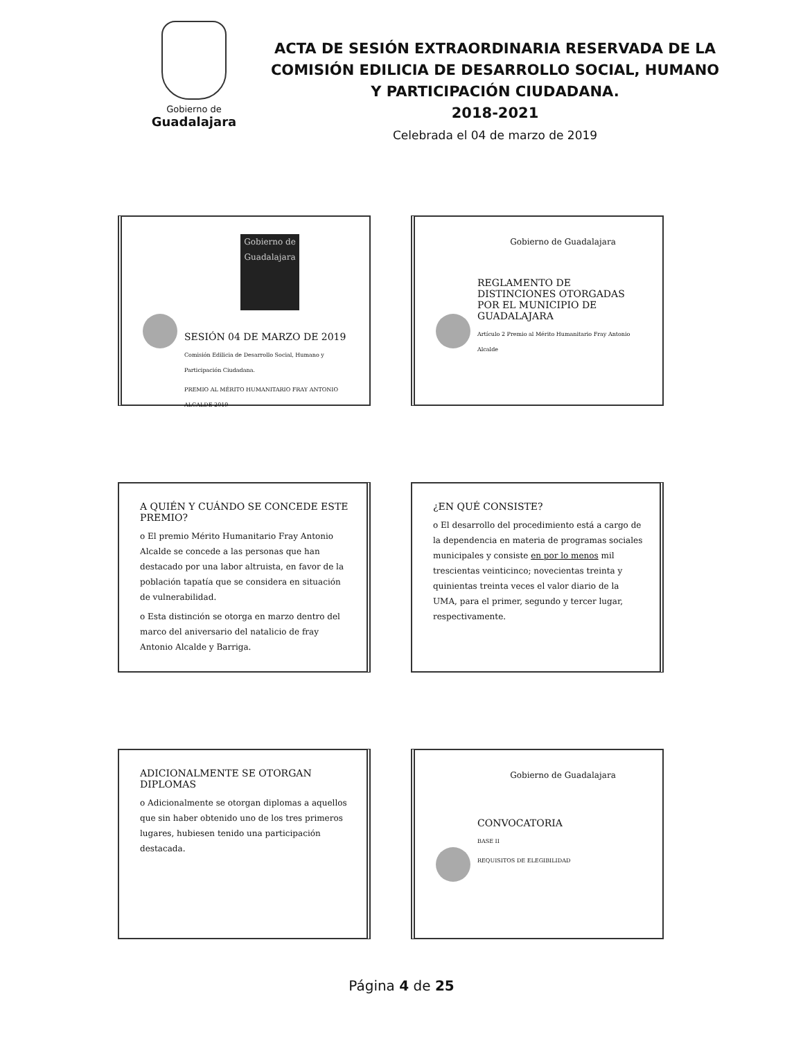Gobierno de
Guadalajara
ACTA DE SESIÓN EXTRAORDINARIA RESERVADA DE LA COMISIÓN EDILICIA DE DESARROLLO SOCIAL, HUMANO Y PARTICIPACIÓN CIUDADANA.
2018-2021
Celebrada el 04 de marzo de 2019
Gobierno de Guadalajara
SESIÓN 04 DE MARZO DE 2019
Comisión Edilicia de Desarrollo Social, Humano y Participación Ciudadana.
PREMIO AL MÉRITO HUMANITARIO FRAY ANTONIO ALCALDE 2019
Gobierno de Guadalajara
REGLAMENTO DE DISTINCIONES OTORGADAS POR EL MUNICIPIO DE GUADALAJARA
Artículo 2 Premio al Mérito Humanitario Fray Antonio Alcalde
A QUIÉN Y CUÁNDO SE CONCEDE ESTE PREMIO?
o El premio Mérito Humanitario Fray Antonio Alcalde se concede a las personas que han destacado por una labor altruista, en favor de la población tapatía que se considera en situación de vulnerabilidad.
o Esta distinción se otorga en marzo dentro del marco del aniversario del natalicio de fray Antonio Alcalde y Barriga.
¿EN QUÉ CONSISTE?
o El desarrollo del procedimiento está a cargo de la dependencia en materia de programas sociales municipales y consiste en por lo menos mil trescientas veinticinco; novecientas treinta y quinientas treinta veces el valor diario de la UMA, para el primer, segundo y tercer lugar, respectivamente.
ADICIONALMENTE SE OTORGAN DIPLOMAS
o Adicionalmente se otorgan diplomas a aquellos que sin haber obtenido uno de los tres primeros lugares, hubiesen tenido una participación destacada.
Gobierno de Guadalajara
CONVOCATORIA
BASE II
REQUISITOS DE ELEGIBILIDAD
Página 4 de 25